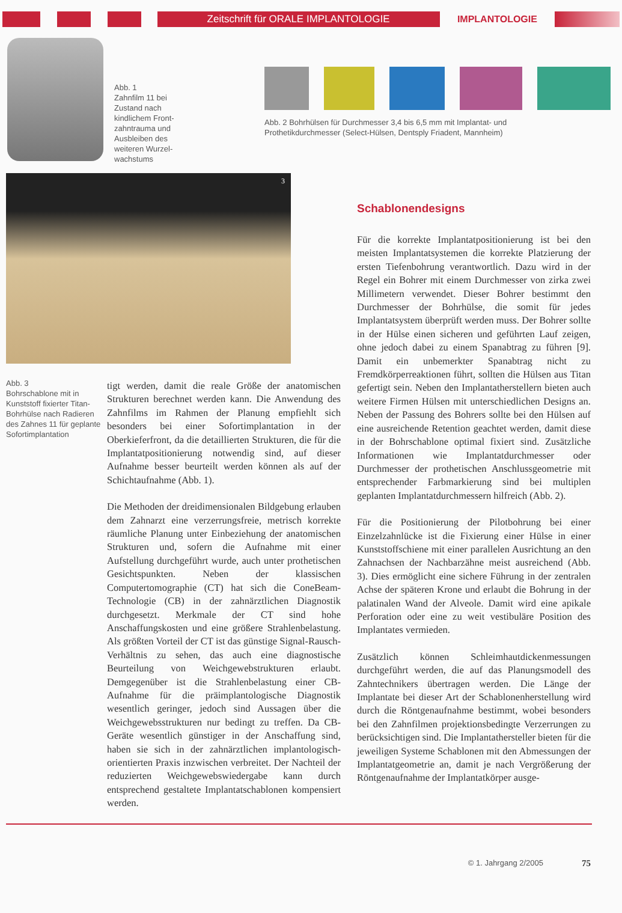Zeitschrift für ORALE IMPLANTOLOGIE
IMPLANTOLOGIE
Abb. 1
Zahnfilm 11 bei Zustand nach kindlichem Front-zahntrauma und Ausbleiben des weiteren Wurzel-wachstums
Abb. 2 Bohrhülsen für Durchmesser 3,4 bis 6,5 mm mit Implantat- und
Prothetikdurchmesser (Select-Hülsen, Dentsply Friadent, Mannheim)
3
Abb. 3
Bohrschablone mit in Kunststoff fixierter Titan-Bohrhülse nach Radieren des Zahnes 11 für geplante Sofortimplantation
tigt werden, damit die reale Größe der anatomischen Strukturen berechnet werden kann. Die Anwendung des Zahnfilms im Rahmen der Planung empfiehlt sich besonders bei einer Sofortimplantation in der Oberkieferfront, da die detaillierten Strukturen, die für die Implantatpositionierung notwendig sind, auf dieser Aufnahme besser beurteilt werden können als auf der Schichtaufnahme (Abb. 1).
Die Methoden der dreidimensionalen Bildgebung erlauben dem Zahnarzt eine verzerrungsfreie, metrisch korrekte räumliche Planung unter Einbeziehung der anatomischen Strukturen und, sofern die Aufnahme mit einer Aufstellung durchgeführt wurde, auch unter prothetischen Gesichtspunkten. Neben der klassischen Computertomographie (CT) hat sich die ConeBeam-Technologie (CB) in der zahnärztlichen Diagnostik durchgesetzt. Merkmale der CT sind hohe Anschaffungskosten und eine größere Strahlenbelastung. Als größten Vorteil der CT ist das günstige Signal-Rausch-Verhältnis zu sehen, das auch eine diagnostische Beurteilung von Weichgewebstrukturen erlaubt. Demgegenüber ist die Strahlenbelastung einer CB-Aufnahme für die präimplantologische Diagnostik wesentlich geringer, jedoch sind Aussagen über die Weichgewebsstrukturen nur bedingt zu treffen. Da CB-Geräte wesentlich günstiger in der Anschaffung sind, haben sie sich in der zahnärztlichen implantologisch-orientierten Praxis inzwischen verbreitet. Der Nachteil der reduzierten Weichgewebswiedergabe kann durch entsprechend gestaltete Implantatschablonen kompensiert werden.
Schablonendesigns
Für die korrekte Implantatpositionierung ist bei den meisten Implantatsystemen die korrekte Platzierung der ersten Tiefenbohrung verantwortlich. Dazu wird in der Regel ein Bohrer mit einem Durchmesser von zirka zwei Millimetern verwendet. Dieser Bohrer bestimmt den Durchmesser der Bohrhülse, die somit für jedes Implantatsystem überprüft werden muss. Der Bohrer sollte in der Hülse einen sicheren und geführten Lauf zeigen, ohne jedoch dabei zu einem Spanabtrag zu führen [9]. Damit ein unbemerkter Spanabtrag nicht zu Fremdkörperreaktionen führt, sollten die Hülsen aus Titan gefertigt sein. Neben den Implantatherstellern bieten auch weitere Firmen Hülsen mit unterschiedlichen Designs an. Neben der Passung des Bohrers sollte bei den Hülsen auf eine ausreichende Retention geachtet werden, damit diese in der Bohrschablone optimal fixiert sind. Zusätzliche Informationen wie Implantatdurchmesser oder Durchmesser der prothetischen Anschlussgeometrie mit entsprechender Farbmarkierung sind bei multiplen geplanten Implantatdurchmessern hilfreich (Abb. 2).
Für die Positionierung der Pilotbohrung bei einer Einzelzahnlücke ist die Fixierung einer Hülse in einer Kunststoffschiene mit einer parallelen Ausrichtung an den Zahnachsen der Nachbarzähne meist ausreichend (Abb. 3). Dies ermöglicht eine sichere Führung in der zentralen Achse der späteren Krone und erlaubt die Bohrung in der palatinalen Wand der Alveole. Damit wird eine apikale Perforation oder eine zu weit vestibuläre Position des Implantates vermieden.
Zusätzlich können Schleimhautdickenmessungen durchgeführt werden, die auf das Planungsmodell des Zahntechnikers übertragen werden. Die Länge der Implantate bei dieser Art der Schablonenherstellung wird durch die Röntgenaufnahme bestimmt, wobei besonders bei den Zahnfilmen projektionsbedingte Verzerrungen zu berücksichtigen sind. Die Implantathersteller bieten für die jeweiligen Systeme Schablonen mit den Abmessungen der Implantatgeometrie an, damit je nach Vergrößerung der Röntgenaufnahme der Implantatkörper ausge-
© 1. Jahrgang 2/2005 75